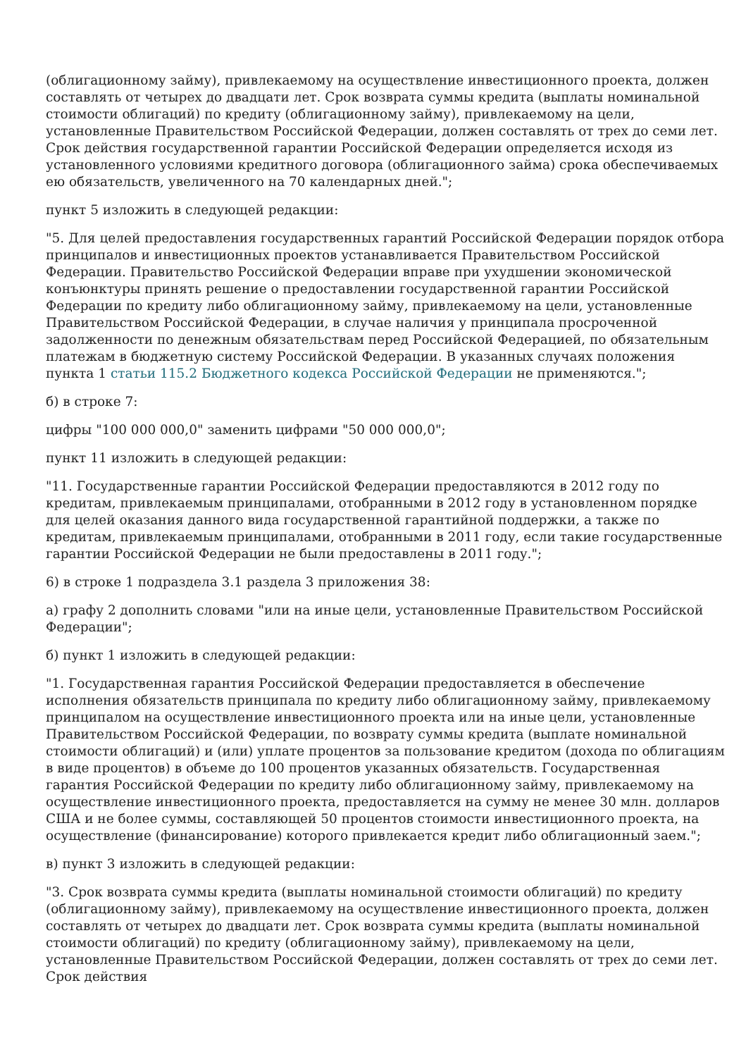(облигационному займу), привлекаемому на осуществление инвестиционного проекта, должен составлять от четырех до двадцати лет. Срок возврата суммы кредита (выплаты номинальной стоимости облигаций) по кредиту (облигационному займу), привлекаемому на цели, установленные Правительством Российской Федерации, должен составлять от трех до семи лет. Срок действия государственной гарантии Российской Федерации определяется исходя из установленного условиями кредитного договора (облигационного займа) срока обеспечиваемых ею обязательств, увеличенного на 70 календарных дней.";
пункт 5 изложить в следующей редакции:
"5. Для целей предоставления государственных гарантий Российской Федерации порядок отбора принципалов и инвестиционных проектов устанавливается Правительством Российской Федерации. Правительство Российской Федерации вправе при ухудшении экономической конъюнктуры принять решение о предоставлении государственной гарантии Российской Федерации по кредиту либо облигационному займу, привлекаемому на цели, установленные Правительством Российской Федерации, в случае наличия у принципала просроченной задолженности по денежным обязательствам перед Российской Федерацией, по обязательным платежам в бюджетную систему Российской Федерации. В указанных случаях положения пункта 1 статьи 115.2 Бюджетного кодекса Российской Федерации не применяются.";
б) в строке 7:
цифры "100 000 000,0" заменить цифрами "50 000 000,0";
пункт 11 изложить в следующей редакции:
"11. Государственные гарантии Российской Федерации предоставляются в 2012 году по кредитам, привлекаемым принципалами, отобранными в 2012 году в установленном порядке для целей оказания данного вида государственной гарантийной поддержки, а также по кредитам, привлекаемым принципалами, отобранными в 2011 году, если такие государственные гарантии Российской Федерации не были предоставлены в 2011 году.";
6) в строке 1 подраздела 3.1 раздела 3 приложения 38:
а) графу 2 дополнить словами "или на иные цели, установленные Правительством Российской Федерации";
б) пункт 1 изложить в следующей редакции:
"1. Государственная гарантия Российской Федерации предоставляется в обеспечение исполнения обязательств принципала по кредиту либо облигационному займу, привлекаемому принципалом на осуществление инвестиционного проекта или на иные цели, установленные Правительством Российской Федерации, по возврату суммы кредита (выплате номинальной стоимости облигаций) и (или) уплате процентов за пользование кредитом (дохода по облигациям в виде процентов) в объеме до 100 процентов указанных обязательств. Государственная гарантия Российской Федерации по кредиту либо облигационному займу, привлекаемому на осуществление инвестиционного проекта, предоставляется на сумму не менее 30 млн. долларов США и не более суммы, составляющей 50 процентов стоимости инвестиционного проекта, на осуществление (финансирование) которого привлекается кредит либо облигационный заем.";
в) пункт 3 изложить в следующей редакции:
"3. Срок возврата суммы кредита (выплаты номинальной стоимости облигаций) по кредиту (облигационному займу), привлекаемому на осуществление инвестиционного проекта, должен составлять от четырех до двадцати лет. Срок возврата суммы кредита (выплаты номинальной стоимости облигаций) по кредиту (облигационному займу), привлекаемому на цели, установленные Правительством Российской Федерации, должен составлять от трех до семи лет. Срок действия